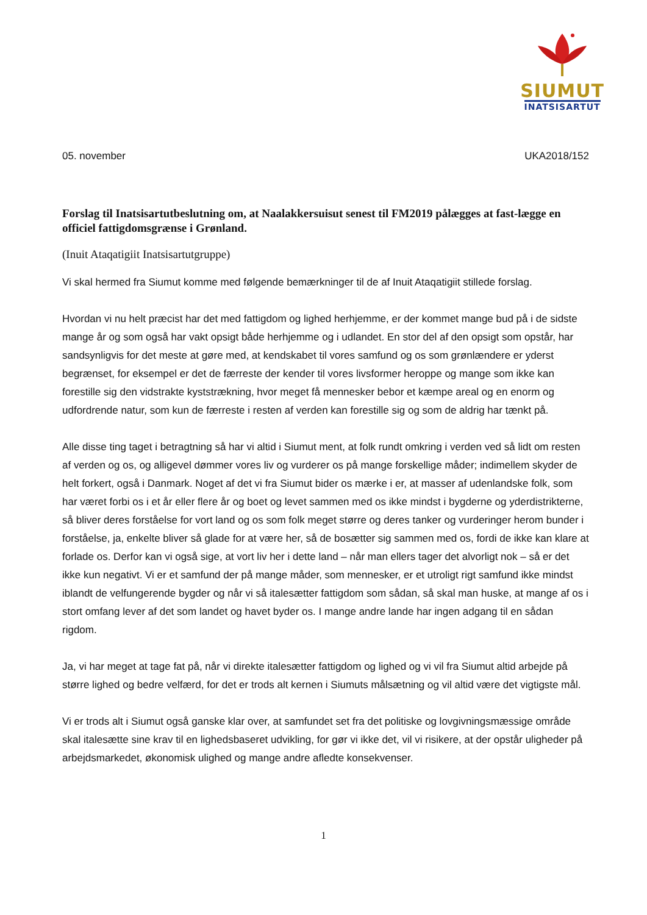SIUMUT
INATSISARTUT
05. november UKA2018/152
Forslag til Inatsisartutbeslutning om, at Naalakkersuisut senest til FM2019 pålægges at fast-lægge en officiel fattigdomsgrænse i Grønland.
(Inuit Ataqatigiit Inatsisartutgruppe)
Vi skal hermed fra Siumut komme med følgende bemærkninger til de af Inuit Ataqatigiit stillede forslag.
Hvordan vi nu helt præcist har det med fattigdom og lighed herhjemme, er der kommet mange bud på i de sidste mange år og som også har vakt opsigt både herhjemme og i udlandet. En stor del af den opsigt som opstår, har sandsynligvis for det meste at gøre med, at kendskabet til vores samfund og os som grønlændere er yderst begrænset, for eksempel er det de færreste der kender til vores livsformer heroppe og mange som ikke kan forestille sig den vidstrakte kyststrækning, hvor meget få mennesker bebor et kæmpe areal og en enorm og udfordrende natur, som kun de færreste i resten af verden kan forestille sig og som de aldrig har tænkt på.
Alle disse ting taget i betragtning så har vi altid i Siumut ment, at folk rundt omkring i verden ved så lidt om resten af verden og os, og alligevel dømmer vores liv og vurderer os på mange forskellige måder; indimellem skyder de helt forkert, også i Danmark. Noget af det vi fra Siumut bider os mærke i er, at masser af udenlandske folk, som har været forbi os i et år eller flere år og boet og levet sammen med os ikke mindst i bygderne og yderdistrikterne, så bliver deres forståelse for vort land og os som folk meget større og deres tanker og vurderinger herom bunder i forståelse, ja, enkelte bliver så glade for at være her, så de bosætter sig sammen med os, fordi de ikke kan klare at forlade os. Derfor kan vi også sige, at vort liv her i dette land – når man ellers tager det alvorligt nok – så er det ikke kun negativt. Vi er et samfund der på mange måder, som mennesker, er et utroligt rigt samfund ikke mindst iblandt de velfungerende bygder og når vi så italesætter fattigdom som sådan, så skal man huske, at mange af os i stort omfang lever af det som landet og havet byder os. I mange andre lande har ingen adgang til en sådan rigdom.
Ja, vi har meget at tage fat på, når vi direkte italesætter fattigdom og lighed og vi vil fra Siumut altid arbejde på større lighed og bedre velfærd, for det er trods alt kernen i Siumuts målsætning og vil altid være det vigtigste mål.
Vi er trods alt i Siumut også ganske klar over, at samfundet set fra det politiske og lovgivningsmæssige område skal italesætte sine krav til en lighedsbaseret udvikling, for gør vi ikke det, vil vi risikere, at der opstår uligheder på arbejdsmarkedet, økonomisk ulighed og mange andre afledte konsekvenser.
1